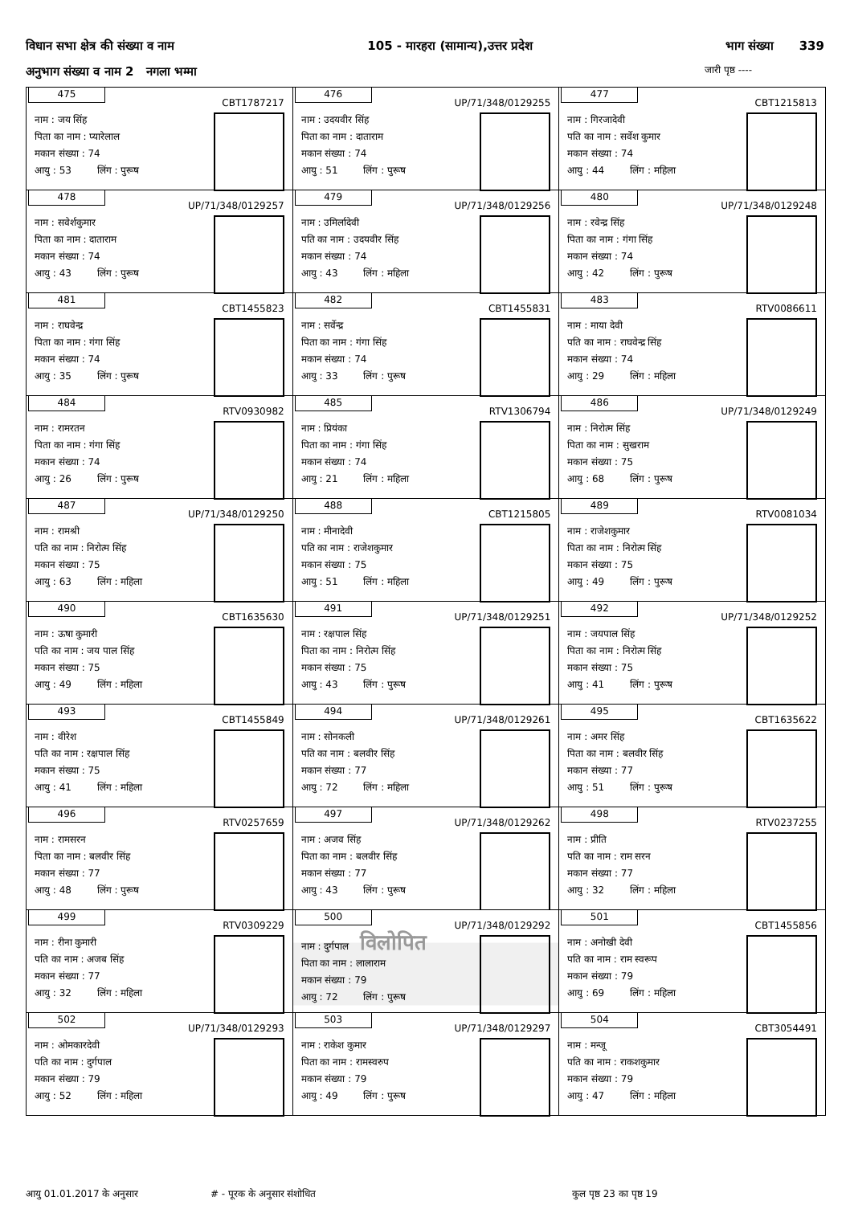विधान सभा क्षेत्र की संख्या व नाम 105 - मारहरा (सामान्य),उत्तर प्रदेश भाग संख्या 339
अनुभाग संख्या व नाम 2 नगला भम्मा जारी पृष्ठ ----
| 475 CBT1787217 नाम : जय सिंह पिता का नाम : प्यारेलाल मकान संख्या : 74 आयु : 53 लिंग : पुरूष | 476 UP/71/348/0129255 नाम : उदयवीर सिंह पिता का नाम : दाताराम मकान संख्या : 74 आयु : 51 लिंग : पुरूष | 477 CBT1215813 नाम : गिरजादेवी पति का नाम : सर्वेश कुमार मकान संख्या : 74 आयु : 44 लिंग : महिला |
| 478 UP/71/348/0129257 नाम : सवेर्शकुमार पिता का नाम : दाताराम मकान संख्या : 74 आयु : 43 लिंग : पुरूष | 479 UP/71/348/0129256 नाम : उमिर्लादेवी पति का नाम : उदयवीर सिंह मकान संख्या : 74 आयु : 43 लिंग : महिला | 480 UP/71/348/0129248 नाम : रवेन्द्र सिंह पिता का नाम : गंगा सिंह मकान संख्या : 74 आयु : 42 लिंग : पुरूष |
| 481 CBT1455823 नाम : राघवेन्द्र पिता का नाम : गंगा सिंह मकान संख्या : 74 आयु : 35 लिंग : पुरूष | 482 CBT1455831 नाम : सर्वेन्द्र पिता का नाम : गंगा सिंह मकान संख्या : 74 आयु : 33 लिंग : पुरूष | 483 RTV0086611 नाम : माया देवी पति का नाम : राघवेन्द्र सिंह मकान संख्या : 74 आयु : 29 लिंग : महिला |
| 484 RTV0930982 नाम : रामरतन पिता का नाम : गंगा सिंह मकान संख्या : 74 आयु : 26 लिंग : पुरूष | 485 RTV1306794 नाम : प्रियंका पिता का नाम : गंगा सिंह मकान संख्या : 74 आयु : 21 लिंग : महिला | 486 UP/71/348/0129249 नाम : निरोत्म सिंह पिता का नाम : सुखराम मकान संख्या : 75 आयु : 68 लिंग : पुरूष |
| 487 UP/71/348/0129250 नाम : रामश्री पति का नाम : निरोत्म सिंह मकान संख्या : 75 आयु : 63 लिंग : महिला | 488 CBT1215805 नाम : मीनादेवी पति का नाम : राजेशकुमार मकान संख्या : 75 आयु : 51 लिंग : महिला | 489 RTV0081034 नाम : राजेशकुमार पिता का नाम : निरोत्म सिंह मकान संख्या : 75 आयु : 49 लिंग : पुरूष |
| 490 CBT1635630 नाम : ऊषा कुमारी पति का नाम : जय पाल सिंह मकान संख्या : 75 आयु : 49 लिंग : महिला | 491 UP/71/348/0129251 नाम : रक्षपाल सिंह पिता का नाम : निरोत्म सिंह मकान संख्या : 75 आयु : 43 लिंग : पुरूष | 492 UP/71/348/0129252 नाम : जयपाल सिंह पिता का नाम : निरोत्म सिंह मकान संख्या : 75 आयु : 41 लिंग : पुरूष |
| 493 CBT1455849 नाम : वीरेश पति का नाम : रक्षपाल सिंह मकान संख्या : 75 आयु : 41 लिंग : महिला | 494 UP/71/348/0129261 नाम : सोनकली पति का नाम : बलवीर सिंह मकान संख्या : 77 आयु : 72 लिंग : महिला | 495 CBT1635622 नाम : अमर सिंह पिता का नाम : बलवीर सिंह मकान संख्या : 77 आयु : 51 लिंग : पुरूष |
| 496 RTV0257659 नाम : रामसरन पिता का नाम : बलवीर सिंह मकान संख्या : 77 आयु : 48 लिंग : पुरूष | 497 UP/71/348/0129262 नाम : अजव सिंह पिता का नाम : बलवीर सिंह मकान संख्या : 77 आयु : 43 लिंग : पुरूष | 498 RTV0237255 नाम : प्रीति पति का नाम : राम सरन मकान संख्या : 77 आयु : 32 लिंग : महिला |
| 499 RTV0309229 नाम : रीना कुमारी पति का नाम : अजब सिंह मकान संख्या : 77 आयु : 32 लिंग : महिला | 500 UP/71/348/0129292 नाम : दुर्गपाल विलोपित पिता का नाम : लालाराम मकान संख्या : 79 आयु : 72 लिंग : पुरूष | 501 CBT1455856 नाम : अनोखी देवी पति का नाम : राम स्वरूप मकान संख्या : 79 आयु : 69 लिंग : महिला |
| 502 UP/71/348/0129293 नाम : ओमकारदेवी पति का नाम : दुर्गपाल मकान संख्या : 79 आयु : 52 लिंग : महिला | 503 UP/71/348/0129297 नाम : राकेश कुमार पिता का नाम : रामस्वरुप मकान संख्या : 79 आयु : 49 लिंग : पुरूष | 504 CBT3054491 नाम : मन्जू पति का नाम : राकशकुमार मकान संख्या : 79 आयु : 47 लिंग : महिला |
आयु 01.01.2017 के अनुसार # - पूरक के अनुसार संशोधित कुल पृष्ठ 23 का पृष्ठ 19